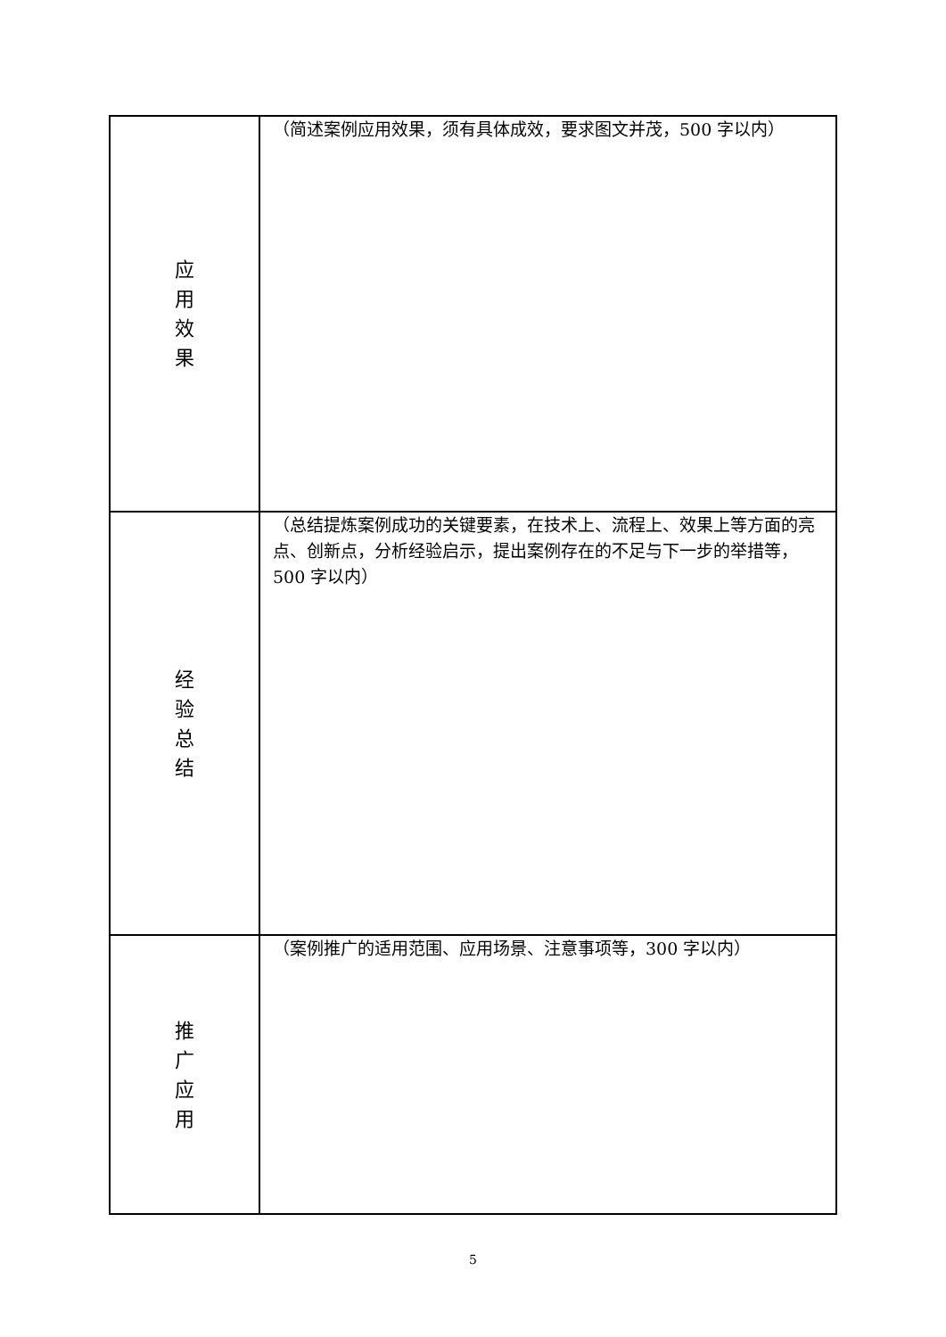| 应 用 效 果 | （简述案例应用效果，须有具体成效，要求图文并茂，500 字以内） |
| 经 验 总 结 | （总结提炼案例成功的关键要素，在技术上、流程上、效果上等方面的亮点、创新点，分析经验启示，提出案例存在的不足与下一步的举措等，500 字以内） |
| 推 广 应 用 | （案例推广的适用范围、应用场景、注意事项等，300 字以内） |
5